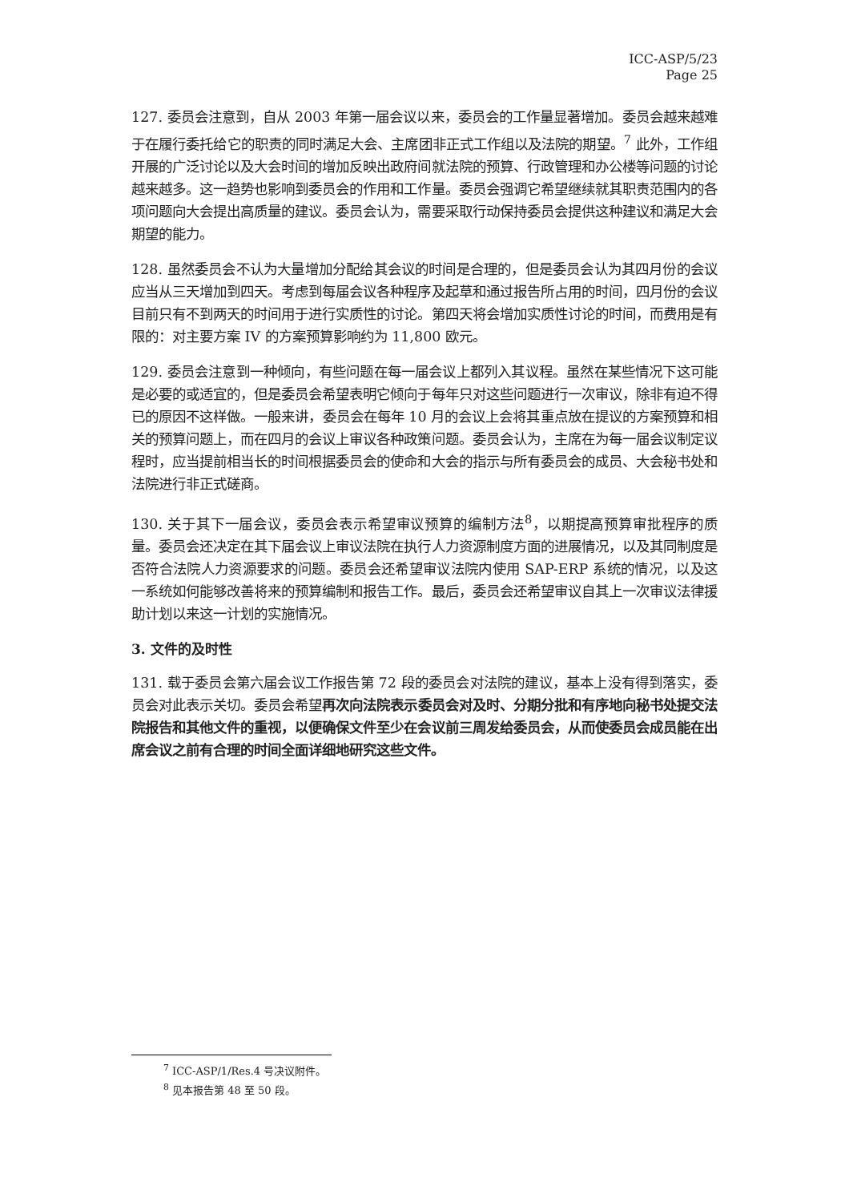ICC-ASP/5/23
Page 25
127. 委员会注意到，自从 2003 年第一届会议以来，委员会的工作量显著增加。委员会越来越难于在履行委托给它的职责的同时满足大会、主席团非正式工作组以及法院的期望。<sup>7</sup> 此外，工作组开展的广泛讨论以及大会时间的增加反映出政府间就法院的预算、行政管理和办公楼等问题的讨论越来越多。这一趋势也影响到委员会的作用和工作量。委员会强调它希望继续就其职责范围内的各项问题向大会提出高质量的建议。委员会认为，需要采取行动保持委员会提供这种建议和满足大会期望的能力。
128. 虽然委员会不认为大量增加分配给其会议的时间是合理的，但是委员会认为其四月份的会议应当从三天增加到四天。考虑到每届会议各种程序及起草和通过报告所占用的时间，四月份的会议目前只有不到两天的时间用于进行实质性的讨论。第四天将会增加实质性讨论的时间，而费用是有限的：对主要方案 IV 的方案预算影响约为 11,800 欧元。
129. 委员会注意到一种倾向，有些问题在每一届会议上都列入其议程。虽然在某些情况下这可能是必要的或适宜的，但是委员会希望表明它倾向于每年只对这些问题进行一次审议，除非有迫不得已的原因不这样做。一般来讲，委员会在每年 10 月的会议上会将其重点放在提议的方案预算和相关的预算问题上，而在四月的会议上审议各种政策问题。委员会认为，主席在为每一届会议制定议程时，应当提前相当长的时间根据委员会的使命和大会的指示与所有委员会的成员、大会秘书处和法院进行非正式磋商。
130. 关于其下一届会议，委员会表示希望审议预算的编制方法<sup>8</sup>，以期提高预算审批程序的质量。委员会还决定在其下届会议上审议法院在执行人力资源制度方面的进展情况，以及其同制度是否符合法院人力资源要求的问题。委员会还希望审议法院内使用 SAP-ERP 系统的情况，以及这一系统如何能够改善将来的预算编制和报告工作。最后，委员会还希望审议自其上一次审议法律援助计划以来这一计划的实施情况。
3. 文件的及时性
131. 载于委员会第六届会议工作报告第 72 段的委员会对法院的建议，基本上没有得到落实，委员会对此表示关切。委员会希望再次向法院表示委员会对及时、分期分批和有序地向秘书处提交法院报告和其他文件的重视，以便确保文件至少在会议前三周发给委员会，从而使委员会成员能在出席会议之前有合理的时间全面详细地研究这些文件。
<sup>7</sup> ICC-ASP/1/Res.4 号决议附件。
<sup>8</sup> 见本报告第 48 至 50 段。